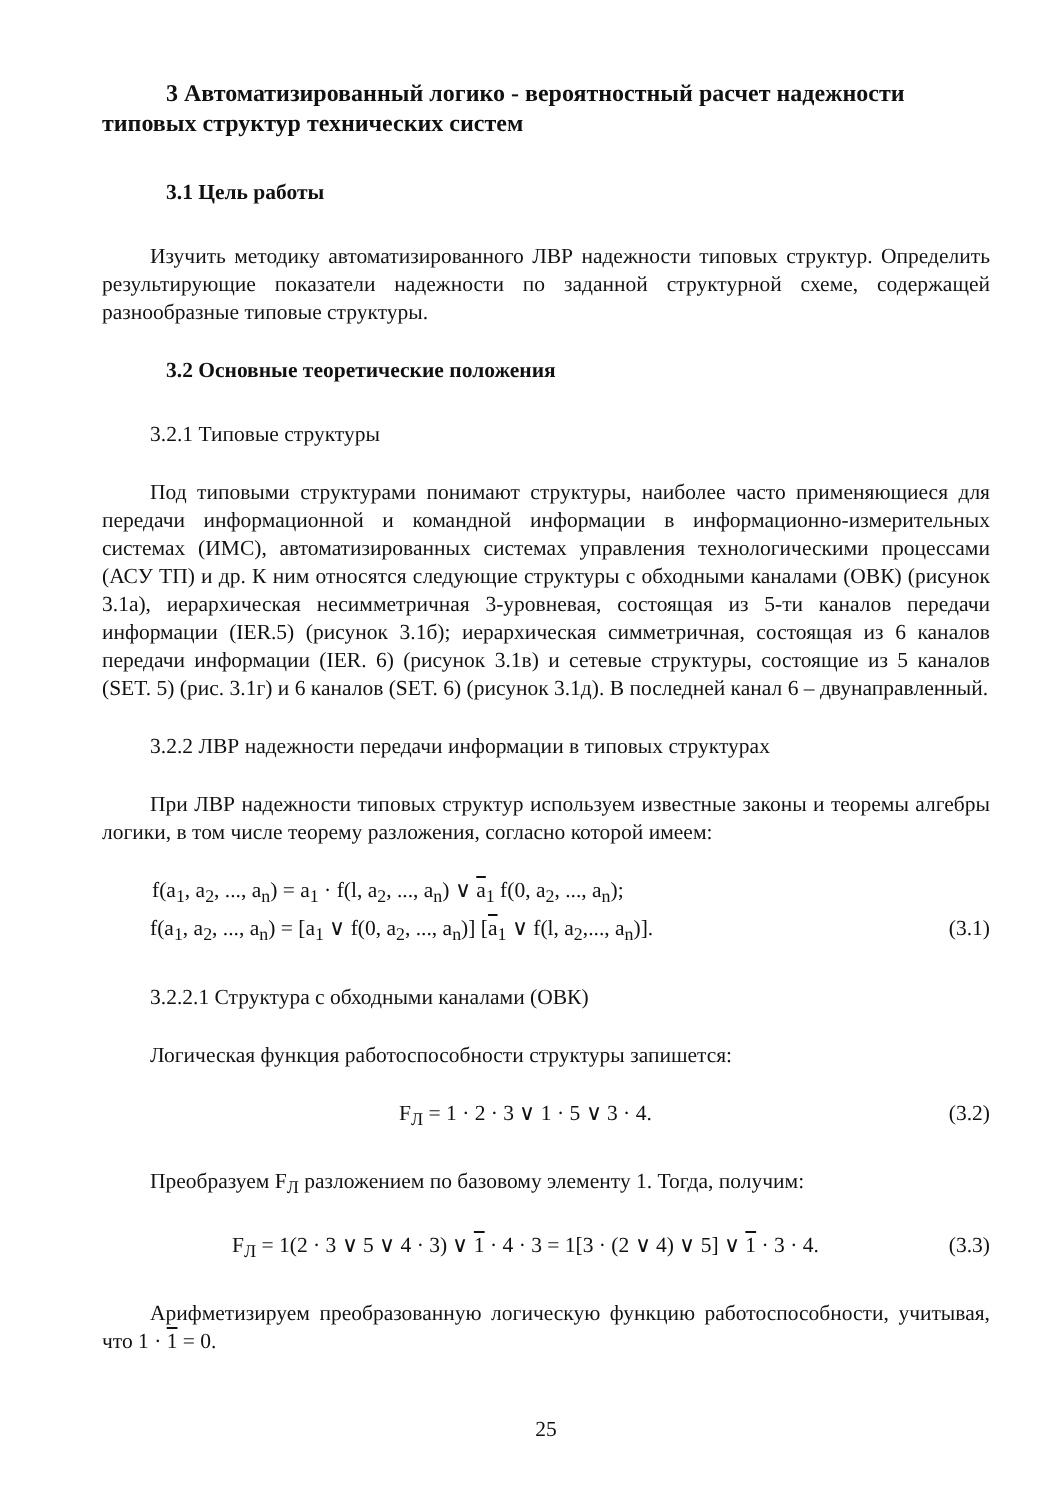3 Автоматизированный логико - вероятностный расчет надежности типовых структур технических систем
3.1 Цель работы
Изучить методику автоматизированного ЛВР надежности типовых структур. Определить результирующие показатели надежности по заданной структурной схеме, содержащей разнообразные типовые структуры.
3.2 Основные теоретические положения
3.2.1 Типовые структуры
Под типовыми структурами понимают структуры, наиболее часто применяющиеся для передачи информационной и командной информации в информационно-измерительных системах (ИМС), автоматизированных системах управления технологическими процессами (АСУ ТП) и др. К ним относятся следующие структуры с обходными каналами (ОВК) (рисунок 3.1а), иерархическая несимметричная 3-уровневая, состоящая из 5-ти каналов передачи информации (IER.5) (рисунок 3.1б); иерархическая симметричная, состоящая из 6 каналов передачи информации (IER. 6) (рисунок 3.1в) и сетевые структуры, состоящие из 5 каналов (SET. 5) (рис. 3.1г) и 6 каналов (SET. 6) (рисунок 3.1д). В последней канал 6 – двунаправленный.
3.2.2 ЛВР надежности передачи информации в типовых структурах
При ЛВР надежности типовых структур используем известные законы и теоремы алгебры логики, в том числе теорему разложения, согласно которой имеем:
f(a<sub>1</sub>, a<sub>2</sub>, ..., a<sub>n</sub>) = a<sub>1</sub> · f(l, a<sub>2</sub>, ..., a<sub>n</sub>) ∨ a<sub>1</sub> f(0, a<sub>2</sub>, ..., a<sub>n</sub>);
f(a<sub>1</sub>, a<sub>2</sub>, ..., a<sub>n</sub>) = [a<sub>1</sub> ∨ f(0, a<sub>2</sub>, ..., a<sub>n</sub>)] [a<sub>1</sub> ∨ f(l, a<sub>2</sub>,..., a<sub>n</sub>)]. (3.1)
3.2.2.1 Структура с обходными каналами (ОВК)
Логическая функция работоспособности структуры запишется:
F<sub>Л</sub> = 1 · 2 · 3 ∨ 1 · 5 ∨ 3 · 4. (3.2)
Преобразуем F<sub>Л</sub> разложением по базовому элементу 1. Тогда, получим:
F<sub>Л</sub> = 1(2 · 3 ∨ 5 ∨ 4 · 3) ∨ 1 · 4 · 3 = 1[3 · (2 ∨ 4) ∨ 5] ∨ 1 · 3 · 4. (3.3)
Арифметизируем преобразованную логическую функцию работоспособности, учитывая, что 1 · 1 = 0.
25